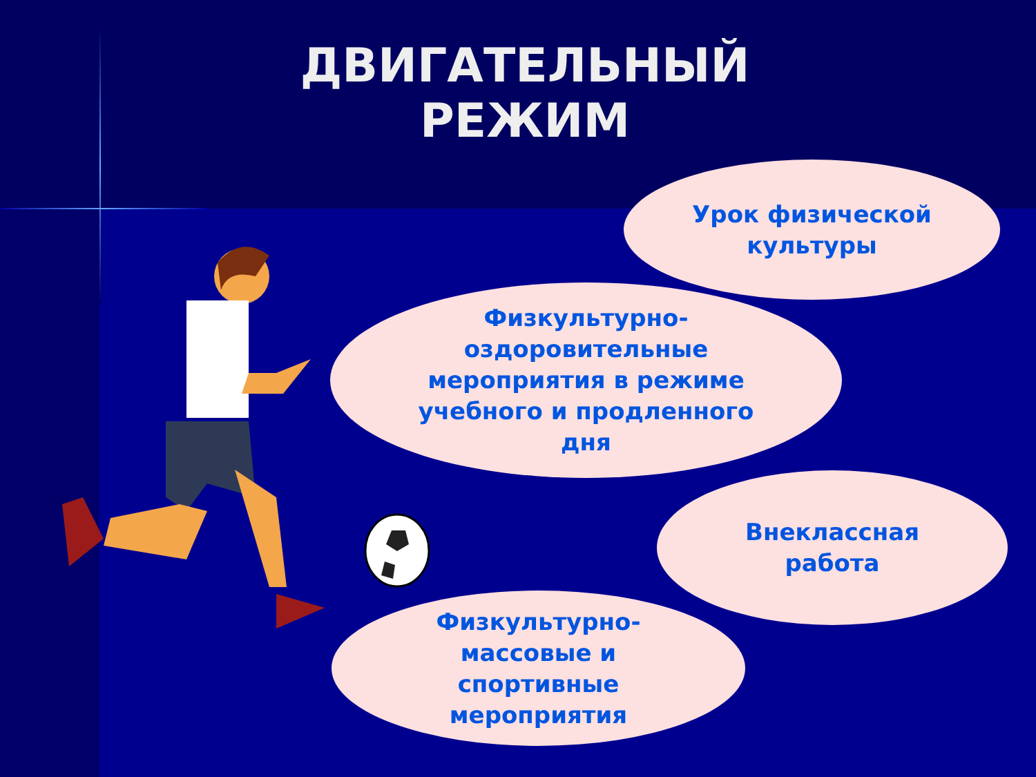ДВИГАТЕЛЬНЫЙ
РЕЖИМ
Урок физической
культуры
Физкультурно-
оздоровительные
мероприятия в режиме
учебного и продленного
дня
Внеклассная
работа
Физкультурно-
массовые и
спортивные
мероприятия